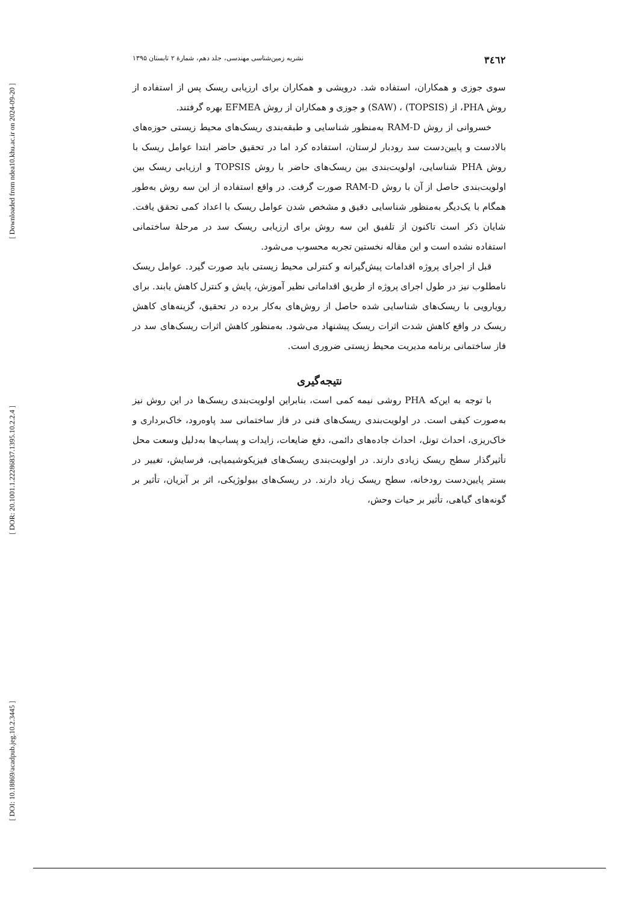[ Downloaded from ndea10.khu.ac.ir on 2024-09-20 ]
[ DOR: 20.1001.1.22286837.1395.10.2.2.4 ]
[ DOI: 10.18869/acadpub.jeg.10.2.3445 ]
۳٤٦٢ نشریه زمین‌شناسی مهندسی، جلد دهم، شمارهٔ ۲ تابستان ۱۳۹۵
سوی جوزی و همکاران، استفاده شد. درویشی و همکاران برای ارزیابی ریسک پس از استفاده از روش PHA، از (TOPSIS) ، (SAW) و جوزی و همکاران از روش EFMEA بهره گرفتند.
خسروانی از روش RAM-D به‌منظور شناسایی و طبقه‌بندی ریسک‌های محیط زیستی حوزه‌های بالادست و پایین‌دست سد رودبار لرستان، استفاده کرد اما در تحقیق حاضر ابتدا عوامل ریسک با روش PHA شناسایی، اولویت‌بندی بین ریسک‌های حاضر با روش TOPSIS و ارزیابی ریسک بین اولویت‌بندی حاصل از آن با روش RAM-D صورت گرفت. در واقع استفاده از این سه روش به‌طور همگام با یک‌دیگر به‌منظور شناسایی دقیق و مشخص شدن عوامل ریسک با اعداد کمی تحقق یافت. شایان ذکر است تاکنون از تلفیق این سه روش برای ارزیابی ریسک سد در مرحلهٔ ساختمانی استفاده نشده است و این مقاله نخستین تجربه محسوب می‌شود.
قبل از اجرای پروژه اقدامات پیش‌گیرانه و کنترلی محیط زیستی باید صورت گیرد. عوامل ریسک نامطلوب نیز در طول اجرای پروژه از طریق اقداماتی نظیر آموزش، پایش و کنترل کاهش یابند. برای رویارویی با ریسک‌های شناسایی شده حاصل از روش‌های به‌کار برده در تحقیق، گزینه‌های کاهش ریسک در واقع کاهش شدت اثرات ریسک پیشنهاد می‌شود. به‌منظور کاهش اثرات ریسک‌های سد در فاز ساختمانی برنامه مدیریت محیط زیستی ضروری است.
نتیجه‌گیری
با توجه به این‌که PHA روشی نیمه کمی است، بنابراین اولویت‌بندی ریسک‌ها در این روش نیز به‌صورت کیفی است. در اولویت‌بندی ریسک‌های فنی در فاز ساختمانی سد پاوه‌رود، خاک‌برداری و خاک‌ریزی، احداث تونل، احداث جاده‌های دائمی، دفع ضایعات، زایدات و پساب‌ها به‌دلیل وسعت محل تأثیرگذار سطح ریسک زیادی دارند. در اولویت‌بندی ریسک‌های فیزیکوشیمیایی، فرسایش، تغییر در بستر پایین‌دست رودخانه، سطح ریسک زیاد دارند. در ریسک‌های بیولوژیکی، اثر بر آبزیان، تأثیر بر گونه‌های گیاهی، تأثیر بر حیات وحش،